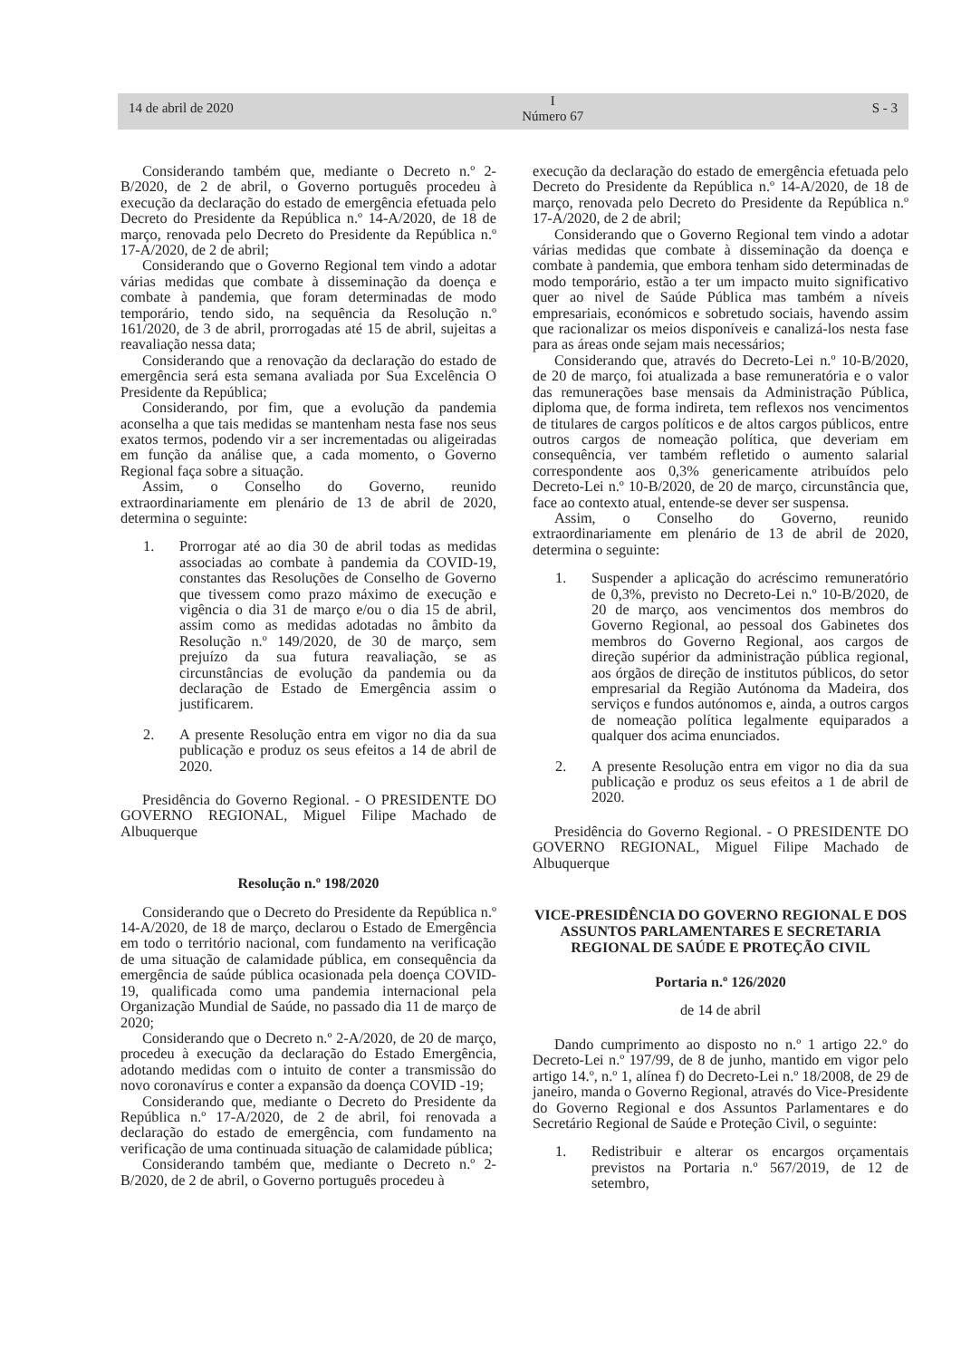14 de abril de 2020
I
Número 67
S - 3
Considerando também que, mediante o Decreto n.º 2-B/2020, de 2 de abril, o Governo português procedeu à execução da declaração do estado de emergência efetuada pelo Decreto do Presidente da República n.º 14-A/2020, de 18 de março, renovada pelo Decreto do Presidente da República n.º 17-A/2020, de 2 de abril;
Considerando que o Governo Regional tem vindo a adotar várias medidas que combate à disseminação da doença e combate à pandemia, que foram determinadas de modo temporário, tendo sido, na sequência da Resolução n.º 161/2020, de 3 de abril, prorrogadas até 15 de abril, sujeitas a reavaliação nessa data;
Considerando que a renovação da declaração do estado de emergência será esta semana avaliada por Sua Excelência O Presidente da República;
Considerando, por fim, que a evolução da pandemia aconselha a que tais medidas se mantenham nesta fase nos seus exatos termos, podendo vir a ser incrementadas ou aligeiradas em função da análise que, a cada momento, o Governo Regional faça sobre a situação.
Assim, o Conselho do Governo, reunido extraordinariamente em plenário de 13 de abril de 2020, determina o seguinte:
1. Prorrogar até ao dia 30 de abril todas as medidas associadas ao combate à pandemia da COVID-19, constantes das Resoluções de Conselho de Governo que tivessem como prazo máximo de execução e vigência o dia 31 de março e/ou o dia 15 de abril, assim como as medidas adotadas no âmbito da Resolução n.º 149/2020, de 30 de março, sem prejuízo da sua futura reavaliação, se as circunstâncias de evolução da pandemia ou da declaração de Estado de Emergência assim o justificarem.
2. A presente Resolução entra em vigor no dia da sua publicação e produz os seus efeitos a 14 de abril de 2020.
Presidência do Governo Regional. - O PRESIDENTE DO GOVERNO REGIONAL, Miguel Filipe Machado de Albuquerque
Resolução n.º 198/2020
Considerando que o Decreto do Presidente da República n.º 14-A/2020, de 18 de março, declarou o Estado de Emergência em todo o território nacional, com fundamento na verificação de uma situação de calamidade pública, em consequência da emergência de saúde pública ocasionada pela doença COVID-19, qualificada como uma pandemia internacional pela Organização Mundial de Saúde, no passado dia 11 de março de 2020;
Considerando que o Decreto n.º 2-A/2020, de 20 de março, procedeu à execução da declaração do Estado Emergência, adotando medidas com o intuito de conter a transmissão do novo coronavírus e conter a expansão da doença COVID -19;
Considerando que, mediante o Decreto do Presidente da República n.º 17-A/2020, de 2 de abril, foi renovada a declaração do estado de emergência, com fundamento na verificação de uma continuada situação de calamidade pública;
Considerando também que, mediante o Decreto n.º 2-B/2020, de 2 de abril, o Governo português procedeu à
execução da declaração do estado de emergência efetuada pelo Decreto do Presidente da República n.º 14-A/2020, de 18 de março, renovada pelo Decreto do Presidente da República n.º 17-A/2020, de 2 de abril;
Considerando que o Governo Regional tem vindo a adotar várias medidas que combate à disseminação da doença e combate à pandemia, que embora tenham sido determinadas de modo temporário, estão a ter um impacto muito significativo quer ao nivel de Saúde Pública mas também a níveis empresariais, económicos e sobretudo sociais, havendo assim que racionalizar os meios disponíveis e canalizá-los nesta fase para as áreas onde sejam mais necessários;
Considerando que, através do Decreto-Lei n.º 10-B/2020, de 20 de março, foi atualizada a base remuneratória e o valor das remunerações base mensais da Administração Pública, diploma que, de forma indireta, tem reflexos nos vencimentos de titulares de cargos políticos e de altos cargos públicos, entre outros cargos de nomeação política, que deveriam em consequência, ver também refletido o aumento salarial correspondente aos 0,3% genericamente atribuídos pelo Decreto-Lei n.º 10-B/2020, de 20 de março, circunstância que, face ao contexto atual, entende-se dever ser suspensa.
Assim, o Conselho do Governo, reunido extraordinariamente em plenário de 13 de abril de 2020, determina o seguinte:
1. Suspender a aplicação do acréscimo remuneratório de 0,3%, previsto no Decreto-Lei n.º 10-B/2020, de 20 de março, aos vencimentos dos membros do Governo Regional, ao pessoal dos Gabinetes dos membros do Governo Regional, aos cargos de direção supérior da administração pública regional, aos órgãos de direção de institutos públicos, do setor empresarial da Região Autónoma da Madeira, dos serviços e fundos autónomos e, ainda, a outros cargos de nomeação política legalmente equiparados a qualquer dos acima enunciados.
2. A presente Resolução entra em vigor no dia da sua publicação e produz os seus efeitos a 1 de abril de 2020.
Presidência do Governo Regional. - O PRESIDENTE DO GOVERNO REGIONAL, Miguel Filipe Machado de Albuquerque
VICE-PRESIDÊNCIA DO GOVERNO REGIONAL E DOS ASSUNTOS PARLAMENTARES E SECRETARIA REGIONAL DE SAÚDE E PROTEÇÃO CIVIL
Portaria n.º 126/2020
de 14 de abril
Dando cumprimento ao disposto no n.º 1 artigo 22.º do Decreto-Lei n.º 197/99, de 8 de junho, mantido em vigor pelo artigo 14.º, n.º 1, alínea f) do Decreto-Lei n.º 18/2008, de 29 de janeiro, manda o Governo Regional, através do Vice-Presidente do Governo Regional e dos Assuntos Parlamentares e do Secretário Regional de Saúde e Proteção Civil, o seguinte:
1. Redistribuir e alterar os encargos orçamentais previstos na Portaria n.º 567/2019, de 12 de setembro,